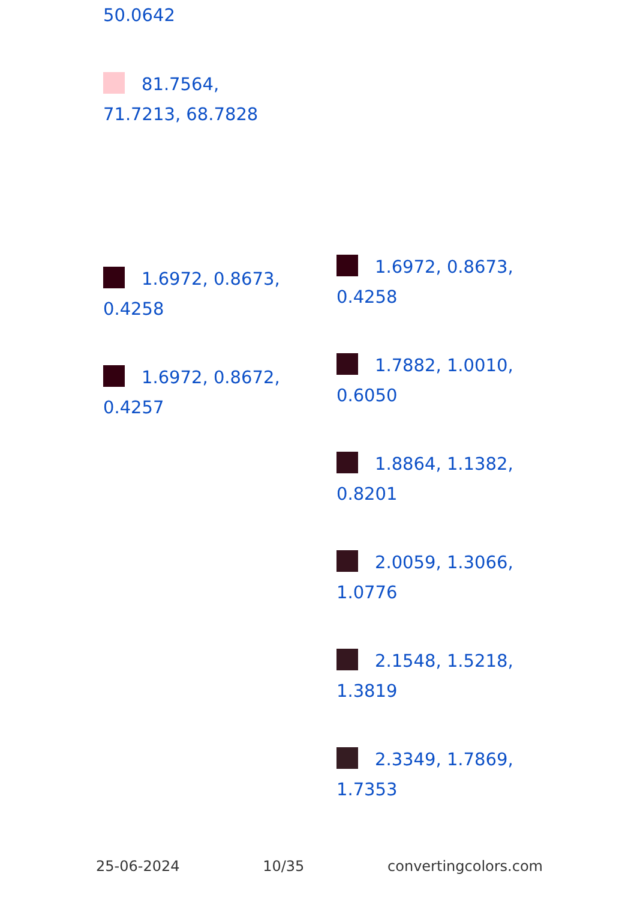50.0642
81.7564, 71.7213, 68.7828
1.6972, 0.8673, 0.4258
1.6972, 0.8672, 0.4257
1.6972, 0.8673, 0.4258
1.7882, 1.0010, 0.6050
1.8864, 1.1382, 0.8201
2.0059, 1.3066, 1.0776
2.1548, 1.5218, 1.3819
2.3349, 1.7869, 1.7353
25-06-2024 10/35 convertingcolors.com